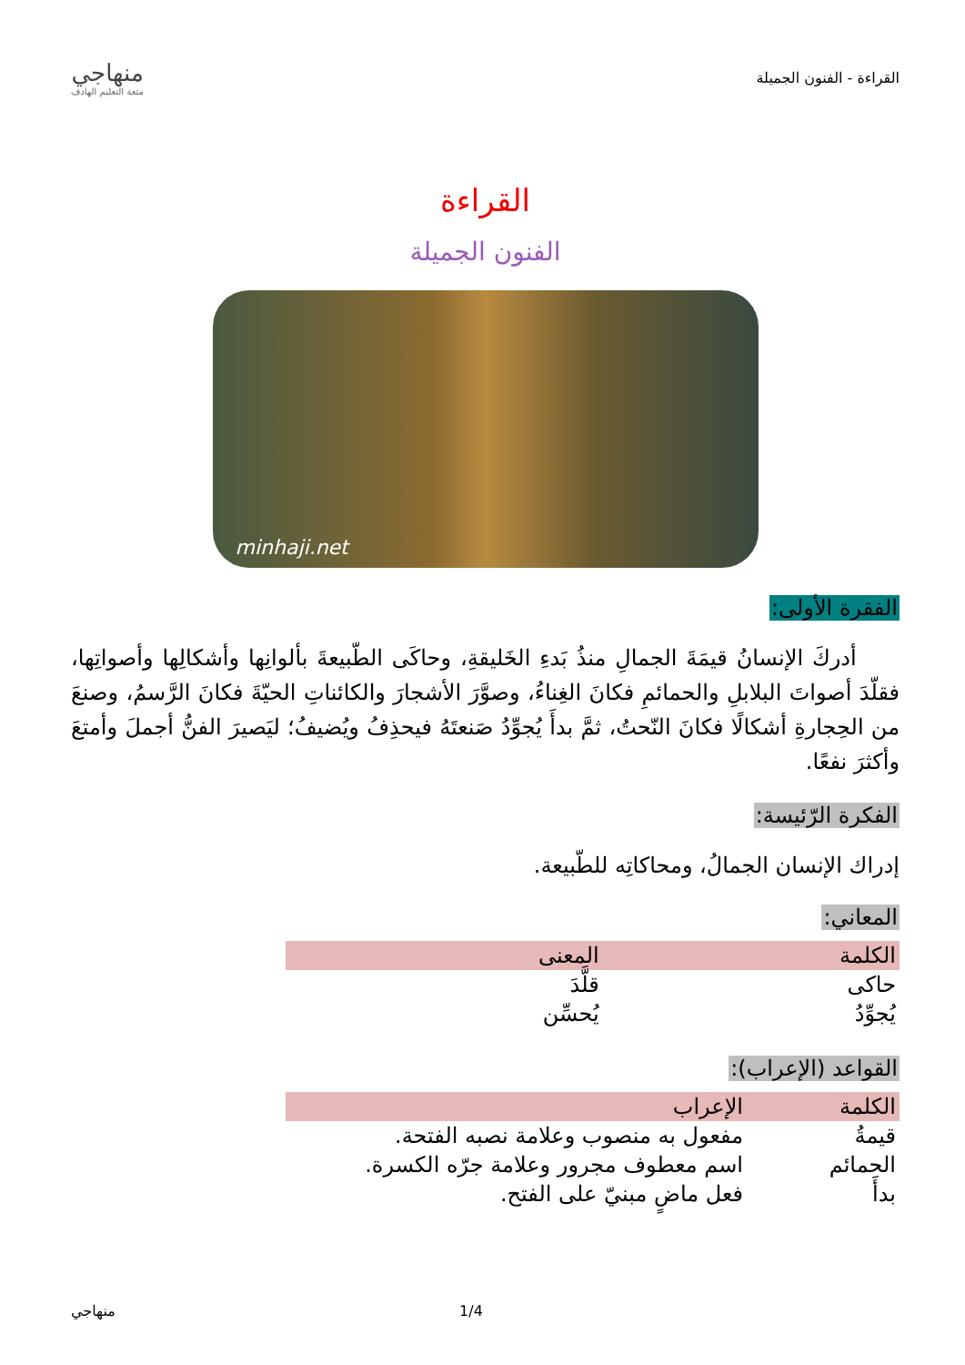القراءة - الفنون الجميلة
منهاجي
متعة التعليم الهادف
القراءة
الفنون الجميلة
minhaji.net
الفقرة الأولى:
أدركَ الإنسانُ قيمَةَ الجمالِ منذُ بَدءِ الخَليقةِ، وحاكَى الطّبيعةَ بألوانِها وأشكالِها وأصواتِها، فقلّدَ أصواتَ البلابلِ والحمائمِ فكانَ الغِناءُ، وصوَّرَ الأشجارَ والكائناتِ الحيّةَ فكانَ الرَّسمُ، وصنعَ من الحِجارةِ أشكالًا فكانَ النّحتُ، ثمَّ بدأَ يُجوِّدُ صَنعتَهُ فيحذِفُ ويُضيفُ؛ ليَصيرَ الفنُّ أجملَ وأمتعَ وأكثرَ نفعًا.
الفكرة الرّئيسة:
إدراك الإنسان الجمالُ، ومحاكاتِه للطّبيعة.
المعاني:
| الكلمة | المعنى |
| --- | --- |
| حاكى | قلَّدَ |
| يُجوِّدُ | يُحسِّن |
القواعد (الإعراب):
| الكلمة | الإعراب |
| --- | --- |
| قيمةُ | مفعول به منصوب وعلامة نصبه الفتحة. |
| الحمائم | اسم معطوف مجرور وعلامة جرّه الكسرة. |
| بدأَ | فعل ماضٍ مبنيّ على الفتح. |
1/4 منهاجي